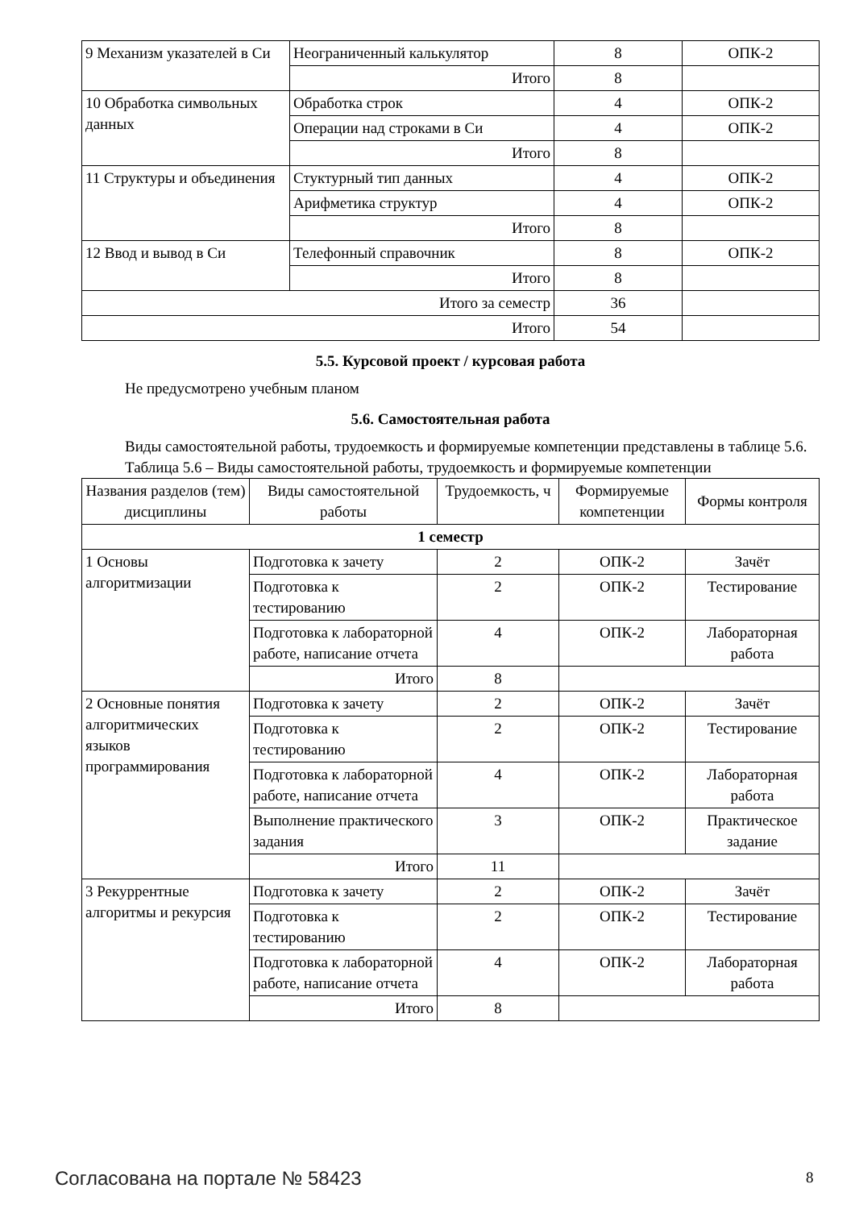| 9 Механизм указателей в Си | Неограниченный калькулятор | 8 | ОПК-2 |
| | Итого | 8 | |
| 10 Обработка символьных данных | Обработка строк | 4 | ОПК-2 |
| | Операции над строками в Си | 4 | ОПК-2 |
| | Итого | 8 | |
| 11 Структуры и объединения | Стуктурный тип данных | 4 | ОПК-2 |
| | Арифметика структур | 4 | ОПК-2 |
| | Итого | 8 | |
| 12 Ввод и вывод в Си | Телефонный справочник | 8 | ОПК-2 |
| | Итого | 8 | |
| Итого за семестр | | 36 | |
| Итого | | 54 | |
5.5. Курсовой проект / курсовая работа
Не предусмотрено учебным планом
5.6. Самостоятельная работа
Виды самостоятельной работы, трудоемкость и формируемые компетенции представлены в таблице 5.6.
Таблица 5.6 – Виды самостоятельной работы, трудоемкость и формируемые компетенции
| Названия разделов (тем) дисциплины | Виды самостоятельной работы | Трудоемкость, ч | Формируемые компетенции | Формы контроля |
| --- | --- | --- | --- | --- |
| 1 семестр | | | | |
| 1 Основы алгоритмизации | Подготовка к зачету | 2 | ОПК-2 | Зачёт |
| | Подготовка к тестированию | 2 | ОПК-2 | Тестирование |
| | Подготовка к лабораторной работе, написание отчета | 4 | ОПК-2 | Лабораторная работа |
| | Итого | 8 | | |
| 2 Основные понятия алгоритмических языков программирования | Подготовка к зачету | 2 | ОПК-2 | Зачёт |
| | Подготовка к тестированию | 2 | ОПК-2 | Тестирование |
| | Подготовка к лабораторной работе, написание отчета | 4 | ОПК-2 | Лабораторная работа |
| | Выполнение практического задания | 3 | ОПК-2 | Практическое задание |
| | Итого | 11 | | |
| 3 Рекуррентные алгоритмы и рекурсия | Подготовка к зачету | 2 | ОПК-2 | Зачёт |
| | Подготовка к тестированию | 2 | ОПК-2 | Тестирование |
| | Подготовка к лабораторной работе, написание отчета | 4 | ОПК-2 | Лабораторная работа |
| | Итого | 8 | | |
Согласована на портале № 58423 8